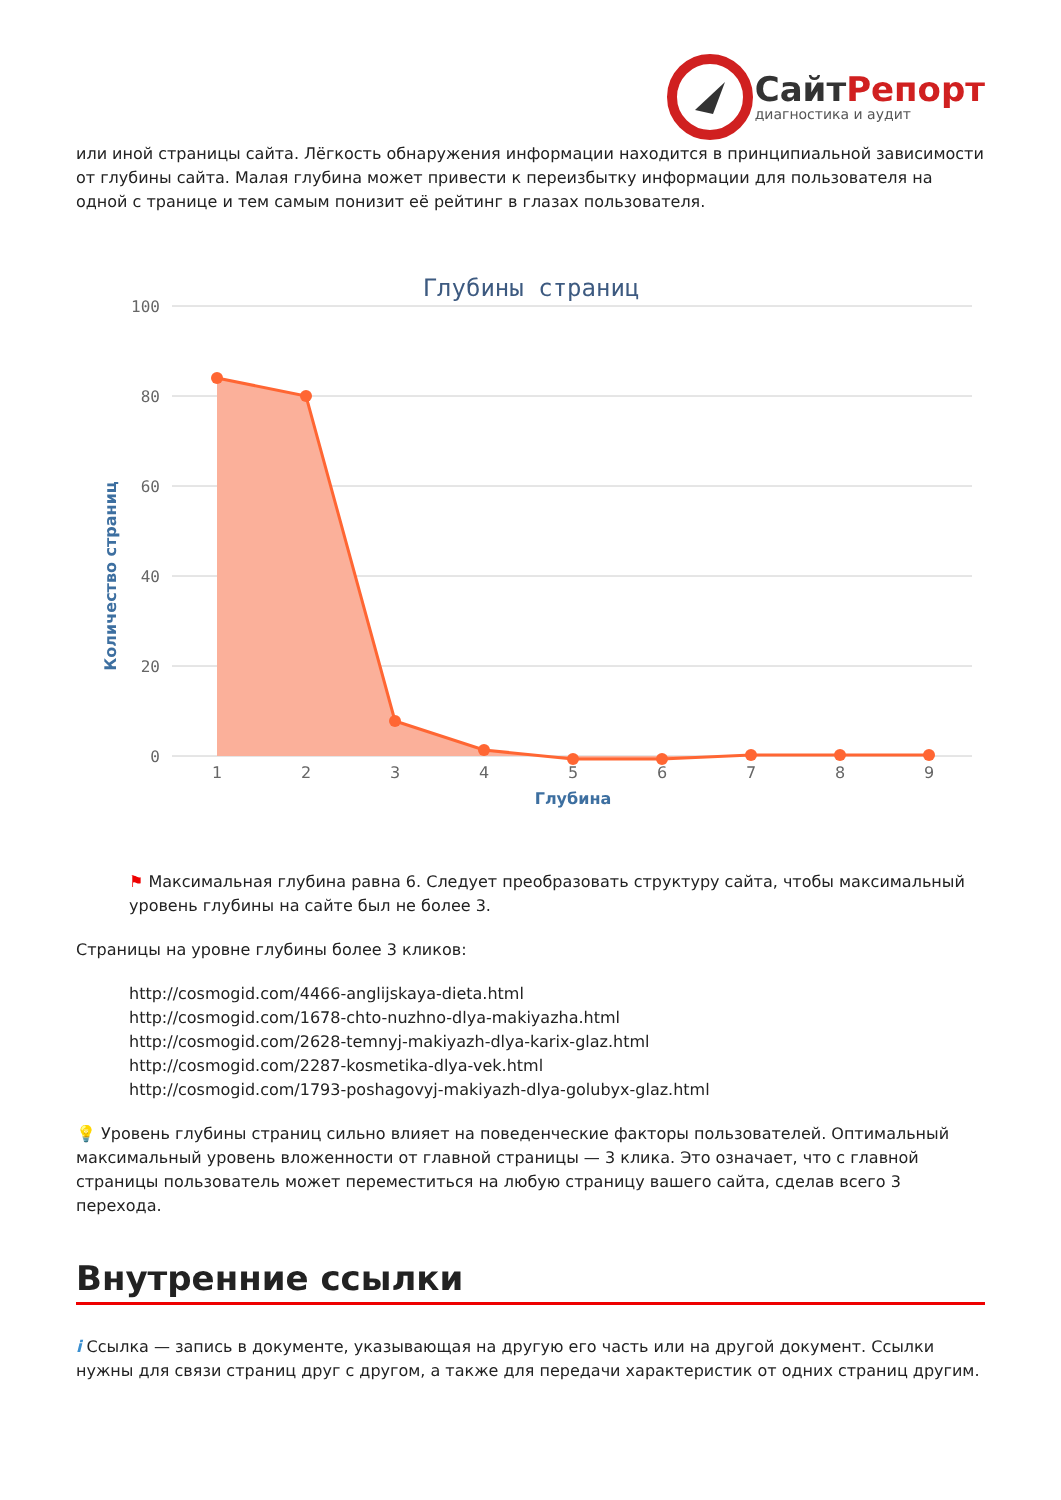СайтРепорт
диагностика и аудит
или иной страницы сайта. Лёгкость обнаружения информации находится в принципиальной зависимости от глубины сайта. Малая глубина может привести к переизбытку информации для пользователя на одной с транице и тем самым понизит её рейтинг в глазах пользователя.
Глубины страниц
100
80
60
40
20
0
Количество страниц
1
2
3
4
5
6
7
8
9
Глубина
⚑ Максимальная глубина равна 6. Следует преобразовать структуру сайта, чтобы максимальный уровень глубины на сайте был не более 3.
Страницы на уровне глубины более 3 кликов:
http://cosmogid.com/4466-anglijskaya-dieta.html
http://cosmogid.com/1678-chto-nuzhno-dlya-makiyazha.html
http://cosmogid.com/2628-temnyj-makiyazh-dlya-karix-glaz.html
http://cosmogid.com/2287-kosmetika-dlya-vek.html
http://cosmogid.com/1793-poshagovyj-makiyazh-dlya-golubyx-glaz.html
💡 Уровень глубины страниц сильно влияет на поведенческие факторы пользователей. Оптимальный максимальный уровень вложенности от главной страницы — 3 клика. Это означает, что с главной страницы пользователь может переместиться на любую страницу вашего сайта, сделав всего 3 перехода.
Внутренние ссылки
i Ссылка — запись в документе, указывающая на другую его часть или на другой документ. Ссылки нужны для связи страниц друг с другом, а также для передачи характеристик от одних страниц другим.